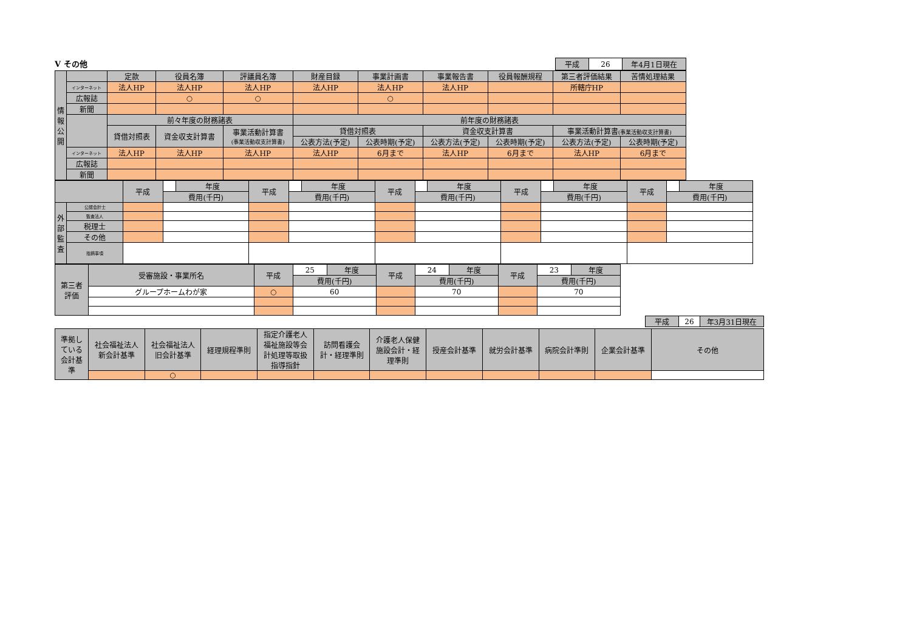V その他
| 平成 | 26 | 年4月1日現在 |
| 情 報 公 開 | | 定款 | 役員名簿 | 評議員名簿 | 財産目録 | 事業計画書 | 事業報告書 | 役員報酬規程 | 第三者評価結果 | 苦情処理結果 |
| | インターネット | 法人HP | 法人HP | 法人HP | 法人HP | 法人HP | 法人HP | | 所轄庁HP | |
| | 広報誌 | | ○ | ○ | | ○ | | | | |
| | 新聞 | | | | | | | | | |
| | | 前々年度の財務諸表 | | | 前年度の財務諸表 | | | | | |
| | | 貸借対照表 | 資金収支計算書 | 事業活動計算書 (事業活動収支計算書) | 貸借対照表 | | 資金収支計算書 | | 事業活動計算書 (事業活動収支計算書) | |
| | | | | | 公表方法(予定) | 公表時期(予定) | 公表方法(予定) | 公表時期(予定) | 公表方法(予定) | 公表時期(予定) |
| | インターネット | 法人HP | 法人HP | 法人HP | 法人HP | 6月まで | 法人HP | 6月まで | 法人HP | 6月まで |
| | 広報誌 | | | | | | | | | |
| | 新聞 | | | | | | | | | |
| | | 平成 | | 年度 | 平成 | | 年度 | 平成 | | 年度 | 平成 | | 年度 | 平成 | | 年度 |
| | | | 費用(千円) | | | 費用(千円) | | | 費用(千円) | | | 費用(千円) | | | 費用(千円) | |
| 外 部 監 査 | 公認会計士 | | | | | | | | | | | | | | | |
| | 監査法人 | | | | | | | | | | | | | | | |
| | 税理士 | | | | | | | | | | | | | | | |
| | その他 | | | | | | | | | | | | | | | |
| | 指摘事項 | | | | | | | | | | | | | | | |
| 第三者 評価 | 受審施設・事業所名 | 平成 | 25 | 年度 | 平成 | 24 | 年度 | 平成 | 23 | 年度 |
| | | | 費用(千円) | | | 費用(千円) | | | 費用(千円) | |
| | グループホームわが家 | ○ | 60 | | | 70 | | | 70 | |
| 平成 | 26 | 年3月31日現在 |
| 準拠し ている 会計基 準 | 社会福祉法人 新会計基準 | 社会福祉法人 旧会計基準 | 経理規程準則 | 指定介護老人 福祉施設等会 計処理等取扱 指導指針 | 訪問看護会 計・経理準則 | 介護老人保健 施設会計・経 理準則 | 授産会計基準 | 就労会計基準 | 病院会計準則 | 企業会計基準 | その他 |
| | | ○ | | | | | | | | | |